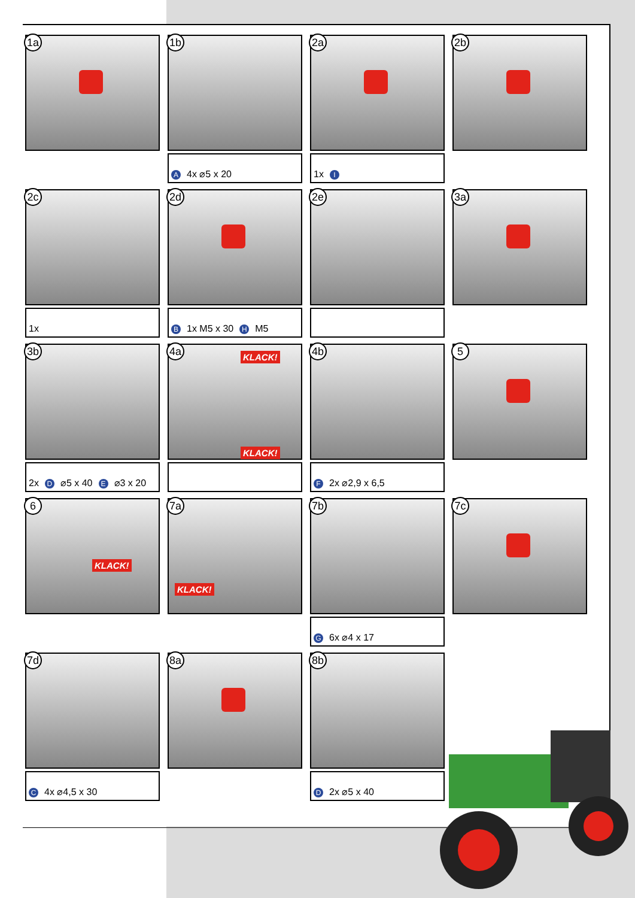1a
1b
A 4x ⌀5 x 20
2a
1x I
2b
2c
1x
2d
B 1x M5 x 30 H M5
2e
3a
3b
2x D ⌀5 x 40 E ⌀3 x 20
4a
KLACK!
KLACK!
4b
F 2x ⌀2,9 x 6,5
5
6
KLACK!
7a
KLACK!
7b
G 6x ⌀4 x 17
7c
7d
C 4x ⌀4,5 x 30
8a
8b
D 2x ⌀5 x 40